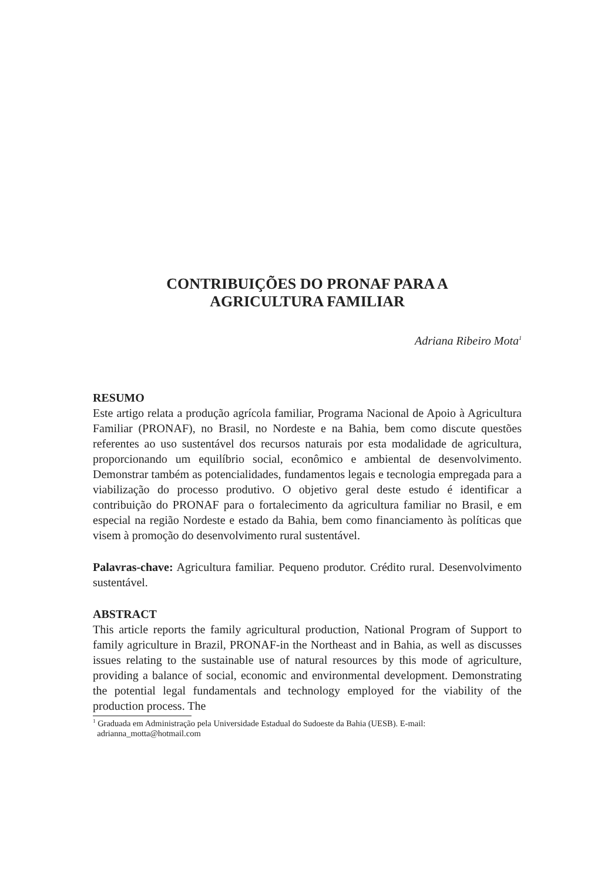CONTRIBUIÇÕES DO PRONAF PARA A
AGRICULTURA FAMILIAR
Adriana Ribeiro Mota<sup>1</sup>
RESUMO
Este artigo relata a produção agrícola familiar, Programa Nacional de Apoio à Agricultura Familiar (PRONAF), no Brasil, no Nordeste e na Bahia, bem como discute questões referentes ao uso sustentável dos recursos naturais por esta modalidade de agricultura, proporcionando um equilíbrio social, econômico e ambiental de desenvolvimento. Demonstrar também as potencialidades, fundamentos legais e tecnologia empregada para a viabilização do processo produtivo. O objetivo geral deste estudo é identificar a contribuição do PRONAF para o fortalecimento da agricultura familiar no Brasil, e em especial na região Nordeste e estado da Bahia, bem como financiamento às políticas que visem à promoção do desenvolvimento rural sustentável.
Palavras-chave: Agricultura familiar. Pequeno produtor. Crédito rural. Desenvolvimento sustentável.
ABSTRACT
This article reports the family agricultural production, National Program of Support to family agriculture in Brazil, PRONAF-in the Northeast and in Bahia, as well as discusses issues relating to the sustainable use of natural resources by this mode of agriculture, providing a balance of social, economic and environmental development. Demonstrating the potential legal fundamentals and technology employed for the viability of the production process. The
<sup>1</sup> Graduada em Administração pela Universidade Estadual do Sudoeste da Bahia (UESB). E-mail:
adrianna_motta@hotmail.com